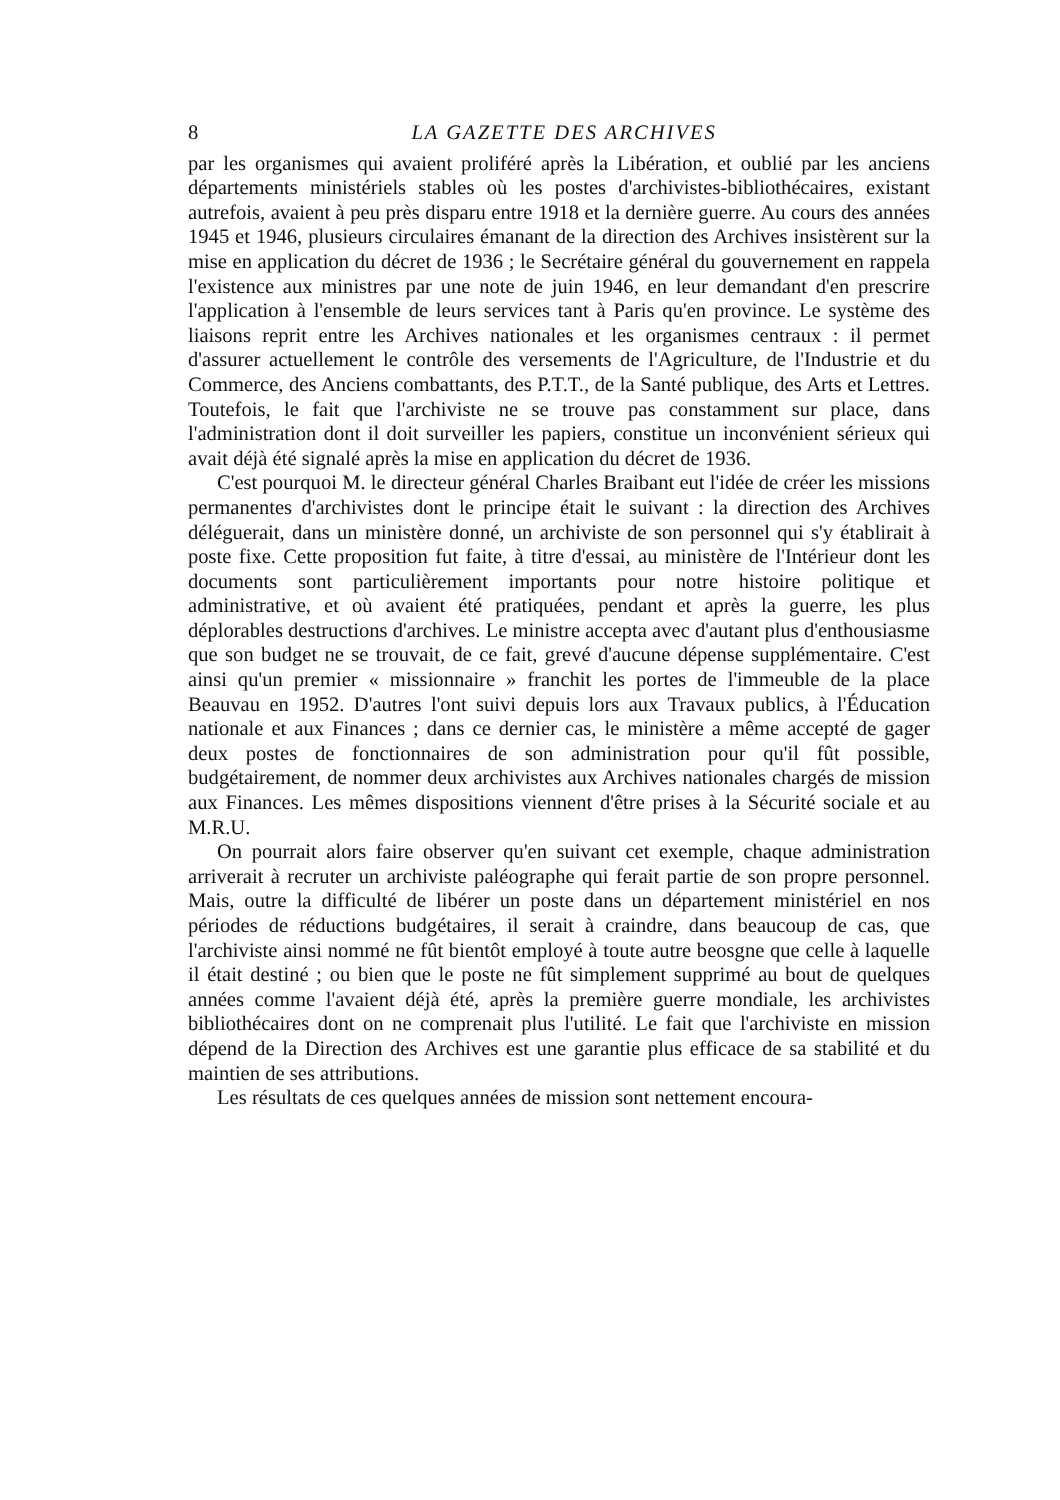8 LA GAZETTE DES ARCHIVES
par les organismes qui avaient proliféré après la Libération, et oublié par les anciens départements ministériels stables où les postes d'archivistes-bibliothécaires, existant autrefois, avaient à peu près disparu entre 1918 et la dernière guerre. Au cours des années 1945 et 1946, plusieurs circulaires émanant de la direction des Archives insistèrent sur la mise en application du décret de 1936 ; le Secrétaire général du gouvernement en rappela l'existence aux ministres par une note de juin 1946, en leur demandant d'en prescrire l'application à l'ensemble de leurs services tant à Paris qu'en province. Le système des liaisons reprit entre les Archives nationales et les organismes centraux : il permet d'assurer actuellement le contrôle des versements de l'Agriculture, de l'Industrie et du Commerce, des Anciens combattants, des P.T.T., de la Santé publique, des Arts et Lettres. Toutefois, le fait que l'archiviste ne se trouve pas constamment sur place, dans l'administration dont il doit surveiller les papiers, constitue un inconvénient sérieux qui avait déjà été signalé après la mise en application du décret de 1936.
C'est pourquoi M. le directeur général Charles Braibant eut l'idée de créer les missions permanentes d'archivistes dont le principe était le suivant : la direction des Archives déléguerait, dans un ministère donné, un archiviste de son personnel qui s'y établirait à poste fixe. Cette proposition fut faite, à titre d'essai, au ministère de l'Intérieur dont les documents sont particulièrement importants pour notre histoire politique et administrative, et où avaient été pratiquées, pendant et après la guerre, les plus déplorables destructions d'archives. Le ministre accepta avec d'autant plus d'enthousiasme que son budget ne se trouvait, de ce fait, grevé d'aucune dépense supplémentaire. C'est ainsi qu'un premier « missionnaire » franchit les portes de l'immeuble de la place Beauvau en 1952. D'autres l'ont suivi depuis lors aux Travaux publics, à l'Éducation nationale et aux Finances ; dans ce dernier cas, le ministère a même accepté de gager deux postes de fonctionnaires de son administration pour qu'il fût possible, budgétairement, de nommer deux archivistes aux Archives nationales chargés de mission aux Finances. Les mêmes dispositions viennent d'être prises à la Sécurité sociale et au M.R.U.
On pourrait alors faire observer qu'en suivant cet exemple, chaque administration arriverait à recruter un archiviste paléographe qui ferait partie de son propre personnel. Mais, outre la difficulté de libérer un poste dans un département ministériel en nos périodes de réductions budgétaires, il serait à craindre, dans beaucoup de cas, que l'archiviste ainsi nommé ne fût bientôt employé à toute autre beosgne que celle à laquelle il était destiné ; ou bien que le poste ne fût simplement supprimé au bout de quelques années comme l'avaient déjà été, après la première guerre mondiale, les archivistes bibliothécaires dont on ne comprenait plus l'utilité. Le fait que l'archiviste en mission dépend de la Direction des Archives est une garantie plus efficace de sa stabilité et du maintien de ses attributions.
Les résultats de ces quelques années de mission sont nettement encoura-